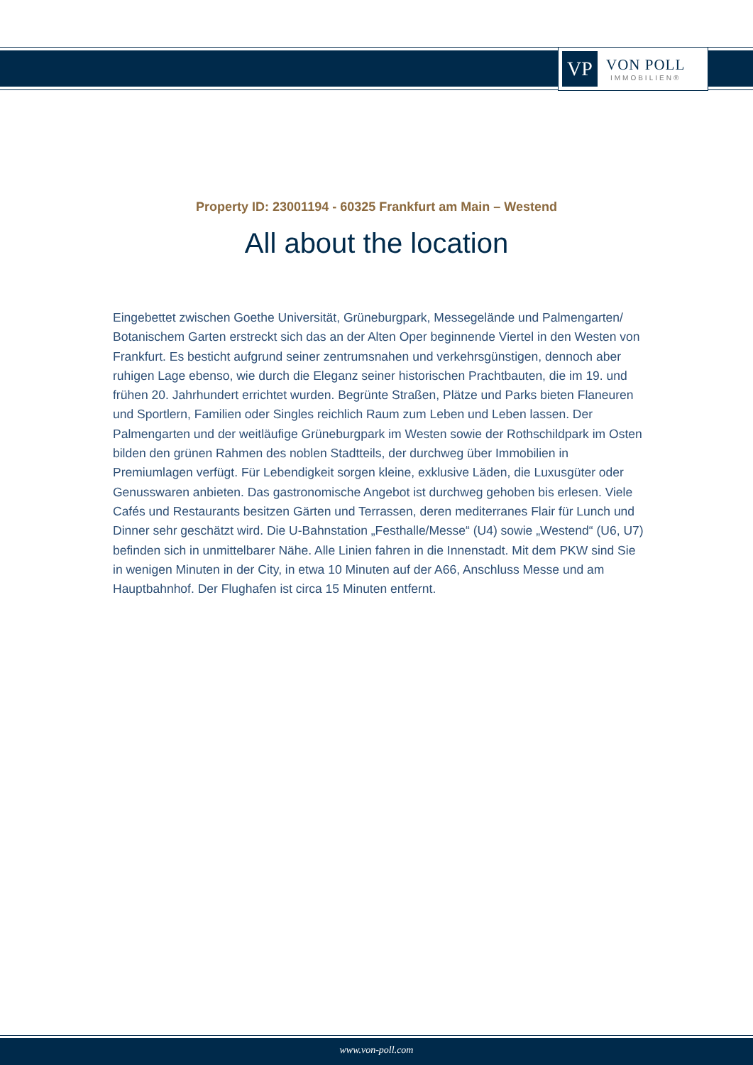VP
VON POLL
IMMOBILIEN®
Property ID: 23001194 - 60325 Frankfurt am Main – Westend
All about the location
Eingebettet zwischen Goethe Universität, Grüneburgpark, Messegelände und Palmengarten/ Botanischem Garten erstreckt sich das an der Alten Oper beginnende Viertel in den Westen von Frankfurt. Es besticht aufgrund seiner zentrumsnahen und verkehrsgünstigen, dennoch aber ruhigen Lage ebenso, wie durch die Eleganz seiner historischen Prachtbauten, die im 19. und frühen 20. Jahrhundert errichtet wurden. Begrünte Straßen, Plätze und Parks bieten Flaneuren und Sportlern, Familien oder Singles reichlich Raum zum Leben und Leben lassen. Der Palmengarten und der weitläufige Grüneburgpark im Westen sowie der Rothschildpark im Osten bilden den grünen Rahmen des noblen Stadtteils, der durchweg über Immobilien in Premiumlagen verfügt. Für Lebendigkeit sorgen kleine, exklusive Läden, die Luxusgüter oder Genusswaren anbieten. Das gastronomische Angebot ist durchweg gehoben bis erlesen. Viele Cafés und Restaurants besitzen Gärten und Terrassen, deren mediterranes Flair für Lunch und Dinner sehr geschätzt wird. Die U-Bahnstation „Festhalle/Messe“ (U4) sowie „Westend“ (U6, U7) befinden sich in unmittelbarer Nähe. Alle Linien fahren in die Innenstadt. Mit dem PKW sind Sie in wenigen Minuten in der City, in etwa 10 Minuten auf der A66, Anschluss Messe und am Hauptbahnhof. Der Flughafen ist circa 15 Minuten entfernt.
www.von-poll.com